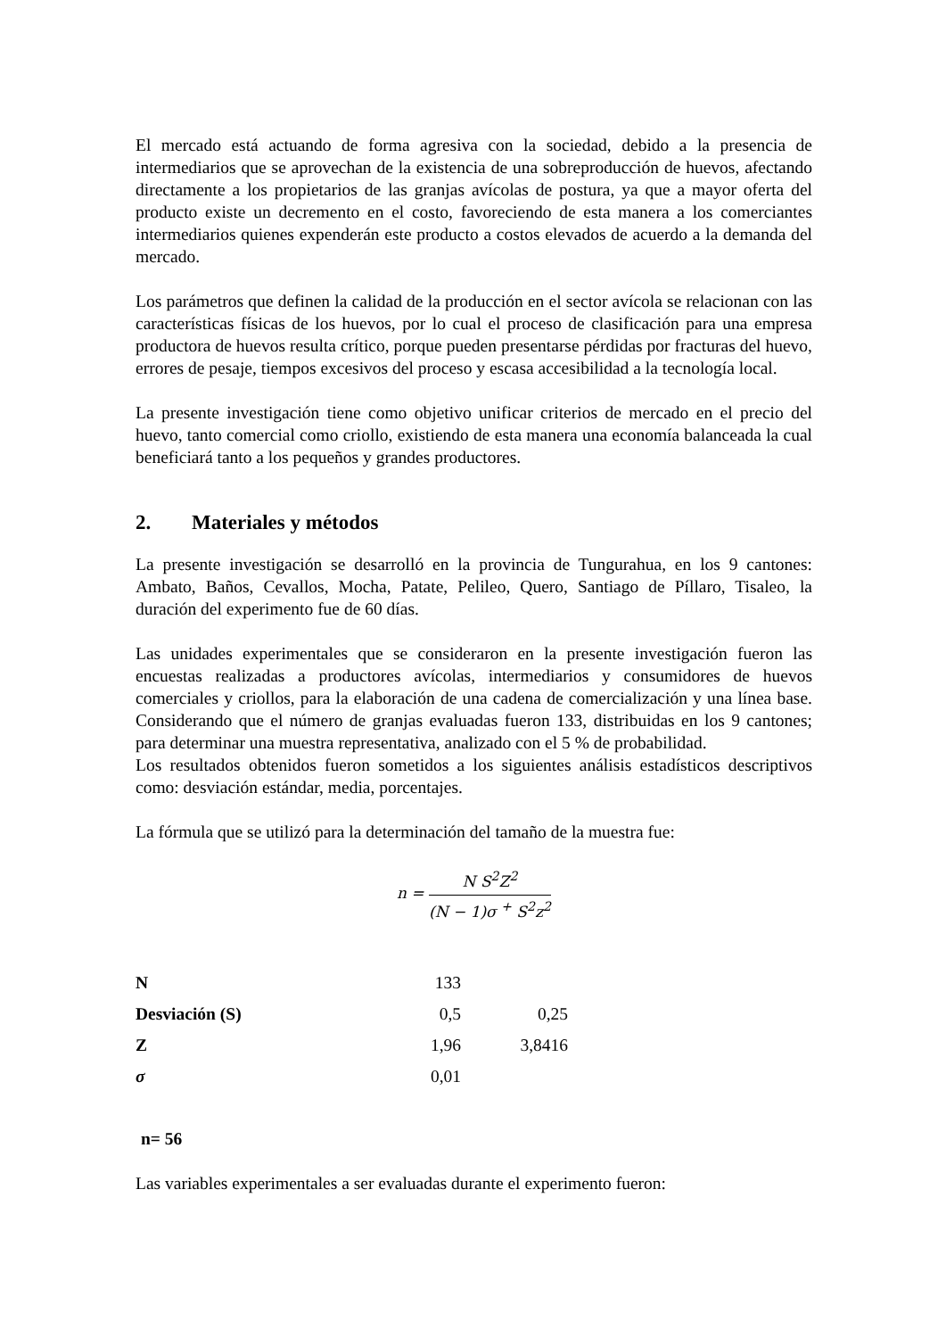El mercado está actuando de forma agresiva con la sociedad, debido a la presencia de intermediarios que se aprovechan de la existencia de una sobreproducción de huevos, afectando directamente a los propietarios de las granjas avícolas de postura, ya que a mayor oferta del producto existe un decremento en el costo, favoreciendo de esta manera a los comerciantes intermediarios quienes expenderán este producto a costos elevados de acuerdo a la demanda del mercado.
Los parámetros que definen la calidad de la producción en el sector avícola se relacionan con las características físicas de los huevos, por lo cual el proceso de clasificación para una empresa productora de huevos resulta crítico, porque pueden presentarse pérdidas por fracturas del huevo, errores de pesaje, tiempos excesivos del proceso y escasa accesibilidad a la tecnología local.
La presente investigación tiene como objetivo unificar criterios de mercado en el precio del huevo, tanto comercial como criollo, existiendo de esta manera una economía balanceada la cual beneficiará tanto a los pequeños y grandes productores.
2. Materiales y métodos
La presente investigación se desarrolló en la provincia de Tungurahua, en los 9 cantones: Ambato, Baños, Cevallos, Mocha, Patate, Pelileo, Quero, Santiago de Píllaro, Tisaleo, la duración del experimento fue de 60 días.
Las unidades experimentales que se consideraron en la presente investigación fueron las encuestas realizadas a productores avícolas, intermediarios y consumidores de huevos comerciales y criollos, para la elaboración de una cadena de comercialización y una línea base. Considerando que el número de granjas evaluadas fueron 133, distribuidas en los 9 cantones; para determinar una muestra representativa, analizado con el 5 % de probabilidad.
Los resultados obtenidos fueron sometidos a los siguientes análisis estadísticos descriptivos como: desviación estándar, media, porcentajes.
La fórmula que se utilizó para la determinación del tamaño de la muestra fue:
n =
N S<sup>2</sup>Z<sup>2</sup>
(N − 1)σ <sup>+</sup> S<sup>2</sup>z<sup>2</sup>
| N | 133 | |
| Desviación (S) | 0,5 | 0,25 |
| Z | 1,96 | 3,8416 |
| σ | 0,01 | |
n= 56
Las variables experimentales a ser evaluadas durante el experimento fueron: